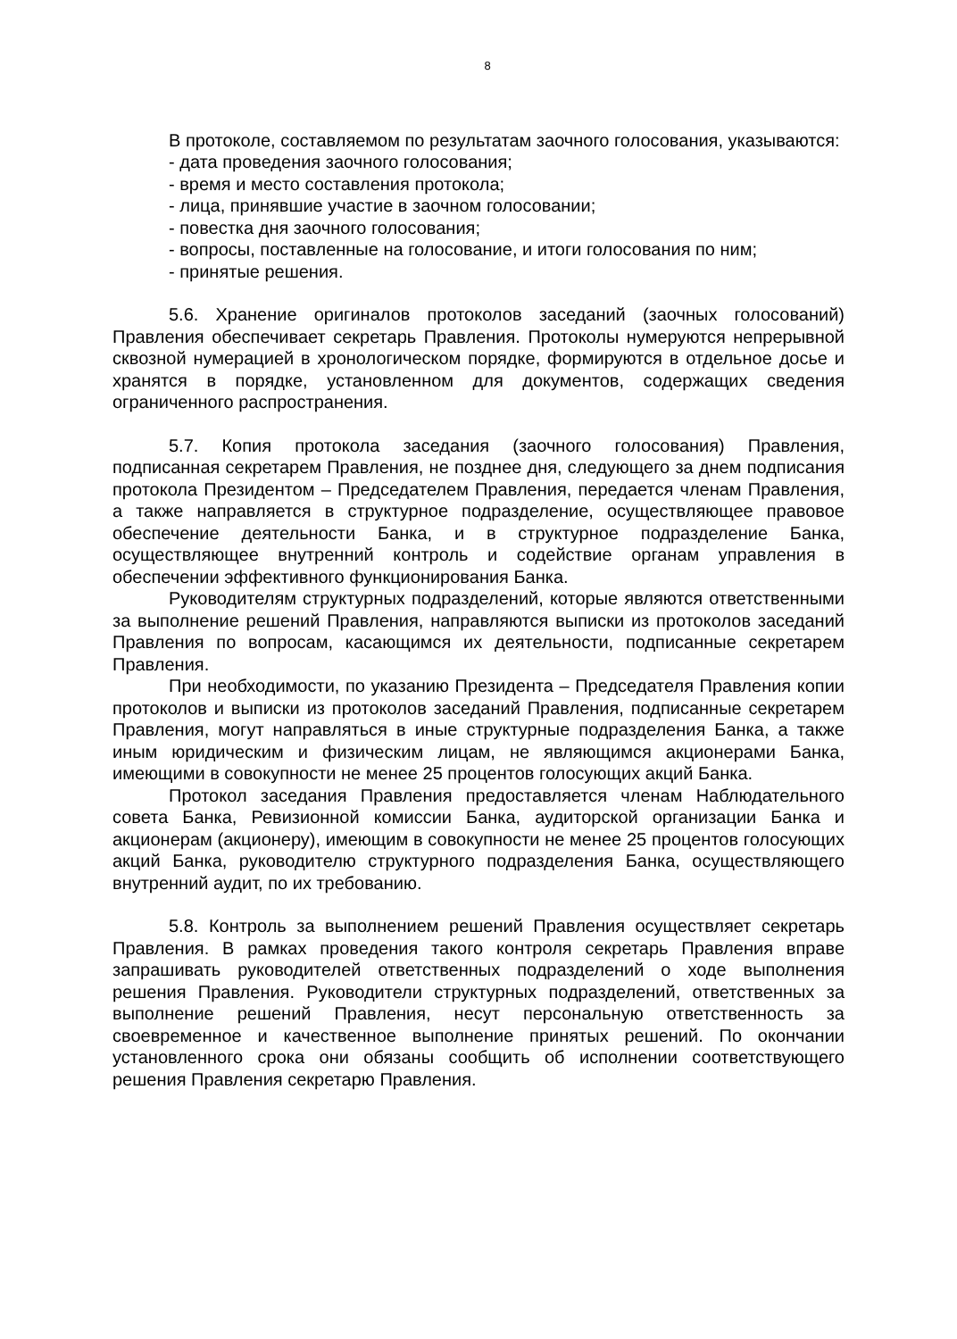8
В протоколе, составляемом по результатам заочного голосования, указываются:
- дата проведения заочного голосования;
- время и место составления протокола;
- лица, принявшие участие в заочном голосовании;
- повестка дня заочного голосования;
- вопросы, поставленные на голосование, и итоги голосования по ним;
- принятые решения.
5.6. Хранение оригиналов протоколов заседаний (заочных голосований) Правления обеспечивает секретарь Правления. Протоколы нумеруются непрерывной сквозной нумерацией в хронологическом порядке, формируются в отдельное досье и хранятся в порядке, установленном для документов, содержащих сведения ограниченного распространения.
5.7. Копия протокола заседания (заочного голосования) Правления, подписанная секретарем Правления, не позднее дня, следующего за днем подписания протокола Президентом – Председателем Правления, передается членам Правления, а также направляется в структурное подразделение, осуществляющее правовое обеспечение деятельности Банка, и в структурное подразделение Банка, осуществляющее внутренний контроль и содействие органам управления в обеспечении эффективного функционирования Банка.
Руководителям структурных подразделений, которые являются ответственными за выполнение решений Правления, направляются выписки из протоколов заседаний Правления по вопросам, касающимся их деятельности, подписанные секретарем Правления.
При необходимости, по указанию Президента – Председателя Правления копии протоколов и выписки из протоколов заседаний Правления, подписанные секретарем Правления, могут направляться в иные структурные подразделения Банка, а также иным юридическим и физическим лицам, не являющимся акционерами Банка, имеющими в совокупности не менее 25 процентов голосующих акций Банка.
Протокол заседания Правления предоставляется членам Наблюдательного совета Банка, Ревизионной комиссии Банка, аудиторской организации Банка и акционерам (акционеру), имеющим в совокупности не менее 25 процентов голосующих акций Банка, руководителю структурного подразделения Банка, осуществляющего внутренний аудит, по их требованию.
5.8. Контроль за выполнением решений Правления осуществляет секретарь Правления. В рамках проведения такого контроля секретарь Правления вправе запрашивать руководителей ответственных подразделений о ходе выполнения решения Правления. Руководители структурных подразделений, ответственных за выполнение решений Правления, несут персональную ответственность за своевременное и качественное выполнение принятых решений. По окончании установленного срока они обязаны сообщить об исполнении соответствующего решения Правления секретарю Правления.